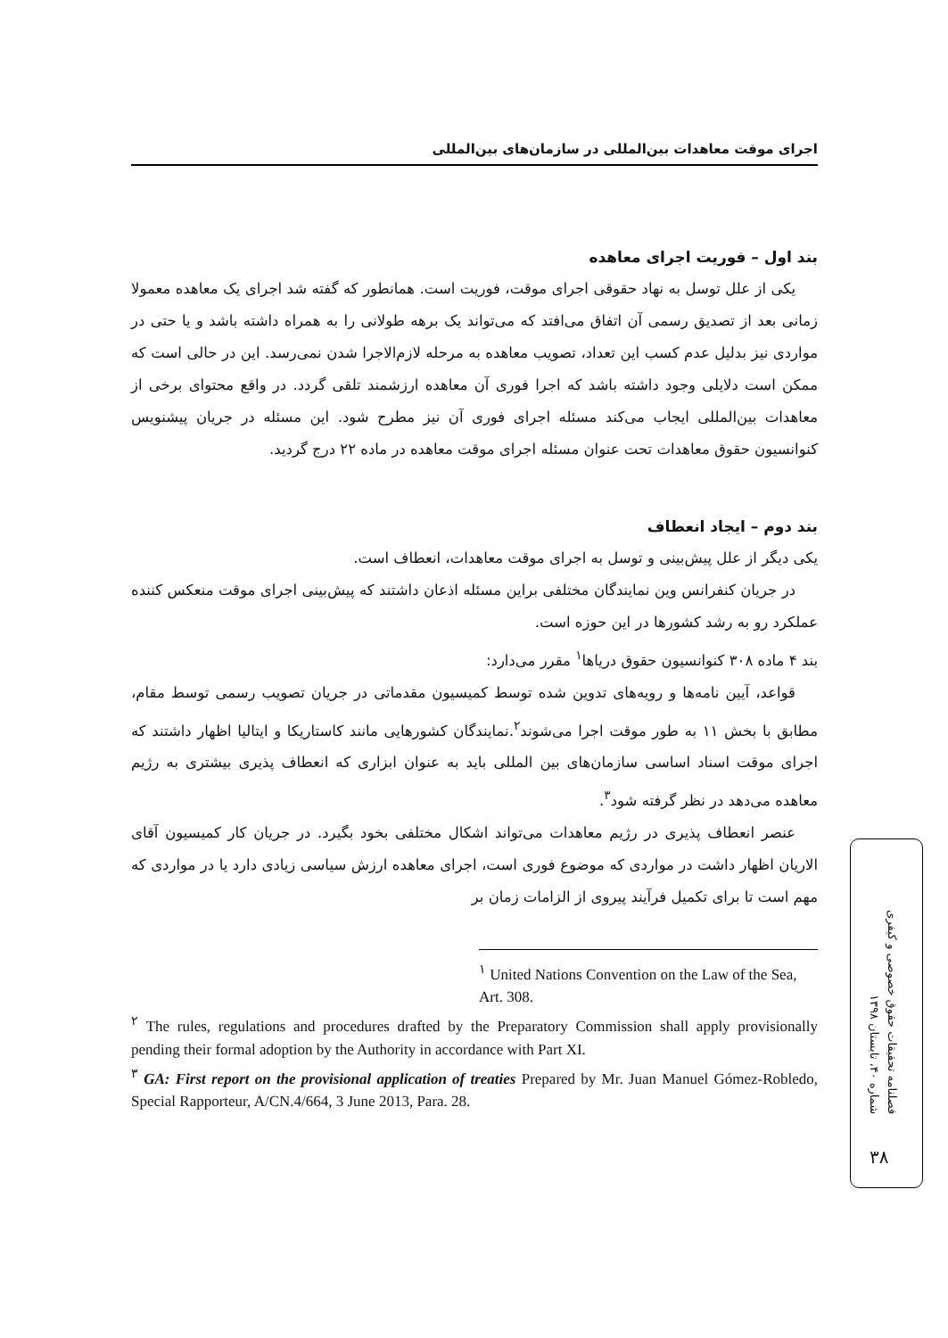اجرای موقت معاهدات بین‌المللی در سازمان‌های بین‌المللی
بند اول – فوریت اجرای معاهده
یکی از علل توسل به نهاد حقوقی اجرای موقت، فوریت است. همانطور که گفته شد اجرای یک معاهده معمولا زمانی بعد از تصدیق رسمی آن اتفاق می‌افتد که می‌تواند یک برهه طولانی را به همراه داشته باشد و یا حتی در مواردی نیز بدلیل عدم کسب این تعداد، تصویب معاهده به مرحله لازم‌الاجرا شدن نمی‌رسد. این در حالی است که ممکن است دلایلی وجود داشته باشد که اجرا فوری آن معاهده ارزشمند تلقی گردد. در واقع محتوای برخی از معاهدات بین‌المللی ایجاب می‌کند مسئله اجرای فوری آن نیز مطرح شود. این مسئله در جریان پیشنویس کنوانسیون حقوق معاهدات تحت عنوان مسئله اجرای موقت معاهده در ماده ۲۲ درج گردید.
بند دوم – ایجاد انعطاف
یکی دیگر از علل پیش‌بینی و توسل به اجرای موقت معاهدات، انعطاف است.
در جریان کنفرانس وین نمایندگان مختلفی براین مسئله اذعان داشتند که پیش‌بینی اجرای موقت منعکس کننده عملکرد رو به رشد کشورها در این حوزه است.
بند ۴ ماده ۳۰۸ کنوانسیون حقوق دریاها<sup>۱</sup> مقرر می‌دارد:
قواعد، آیین نامه‌ها و رویه‌های تدوین شده توسط کمیسیون مقدماتی در جریان تصویب رسمی توسط مقام، مطابق با بخش ۱۱ به طور موقت اجرا می‌شوند<sup>۲</sup>.نمایندگان کشورهایی مانند کاستاریکا و ایتالیا اظهار داشتند که اجرای موقت اسناد اساسی سازمان‌های بین المللی باید به عنوان ابزاری که انعطاف پذیری بیشتری به رژیم معاهده می‌دهد در نظر گرفته شود<sup>۳</sup>.
عنصر انعطاف پذیری در رژیم معاهدات می‌تواند اشکال مختلفی بخود بگیرد. در جریان کار کمیسیون آقای الاریان اظهار داشت در مواردی که موضوع فوری است، اجرای معاهده ارزش سیاسی زیادی دارد یا در مواردی که مهم است تا برای تکمیل فرآیند پیروی از الزامات زمان بر
<sup>۱</sup> United Nations Convention on the Law of the Sea, Art. 308.
<sup>۲</sup> The rules, regulations and procedures drafted by the Preparatory Commission shall apply provisionally pending their formal adoption by the Authority in accordance with Part XI.
<sup>۳</sup> GA: First report on the provisional application of treaties Prepared by Mr. Juan Manuel Gómez-Robledo, Special Rapporteur, A/CN.4/664, 3 June 2013, Para. 28.
فصلنامه تحقیقات حقوق خصوصی و کیفری
شماره ۴۰، تابستان ۱۳۹۸
۳۸